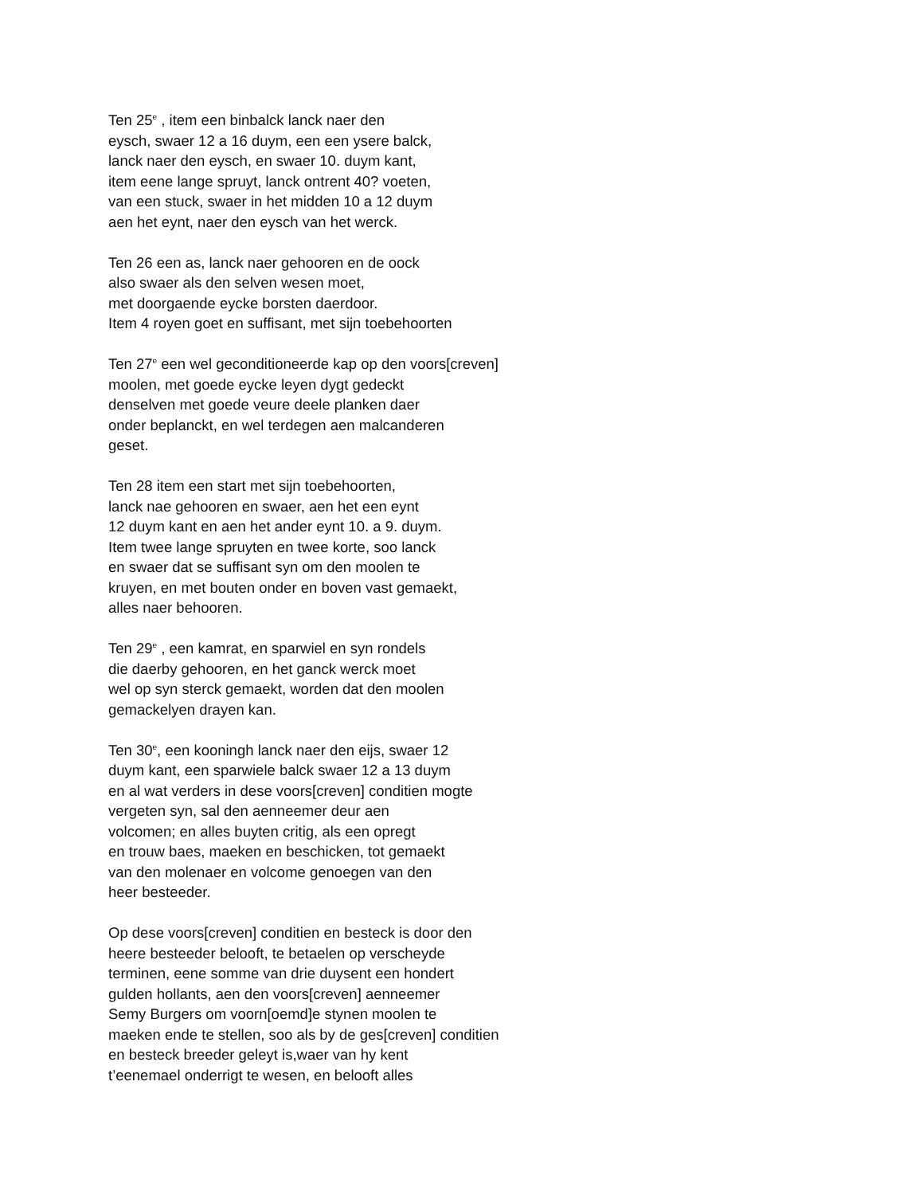Ten 25<sup>e</sup> , item een binbalck lanck naer den
eysch, swaer 12 a 16 duym, een een ysere balck,
lanck naer den eysch, en swaer 10. duym kant,
item eene lange spruyt, lanck ontrent 40? voeten,
van een stuck, swaer in het midden 10 a 12 duym
aen het eynt, naer den eysch van het werck.
Ten 26 een as, lanck naer gehooren en de oock
also swaer als den selven wesen moet,
met doorgaende eycke borsten daerdoor.
Item 4 royen goet en suffisant, met sijn toebehoorten
Ten 27<sup>e</sup> een wel geconditioneerde kap op den voors[creven]
moolen, met goede eycke leyen dygt gedeckt
denselven met goede veure deele planken daer
onder beplanckt, en wel terdegen aen malcanderen
geset.
Ten 28 item een start met sijn toebehoorten,
lanck nae gehooren en swaer, aen het een eynt
12 duym kant en aen het ander eynt 10. a 9. duym.
Item twee lange spruyten en twee korte, soo lanck
en swaer dat se suffisant syn om den moolen te
kruyen, en met bouten onder en boven vast gemaekt,
alles naer behooren.
Ten 29<sup>e</sup> , een kamrat, en sparwiel en syn rondels
die daerby gehooren, en het ganck werck moet
wel op syn sterck gemaekt, worden dat den moolen
gemackelyen drayen kan.
Ten 30<sup>e</sup>, een kooningh lanck naer den eijs, swaer 12
duym kant, een sparwiele balck swaer 12 a 13 duym
en al wat verders in dese voors[creven] conditien mogte
vergeten syn, sal den aenneemer deur aen
volcomen; en alles buyten critig, als een opregt
en trouw baes, maeken en beschicken, tot gemaekt
van den molenaer en volcome genoegen van den
heer besteeder.
Op dese voors[creven] conditien en besteck is door den
heere besteeder belooft, te betaelen op verscheyde
terminen, eene somme van drie duysent een hondert
gulden hollants, aen den voors[creven] aenneemer
Semy Burgers om voorn[oemd]e stynen moolen te
maeken ende te stellen, soo als by de ges[creven] conditien
en besteck breeder geleyt is,waer van hy kent
t’eenemael onderrigt te wesen, en belooft alles